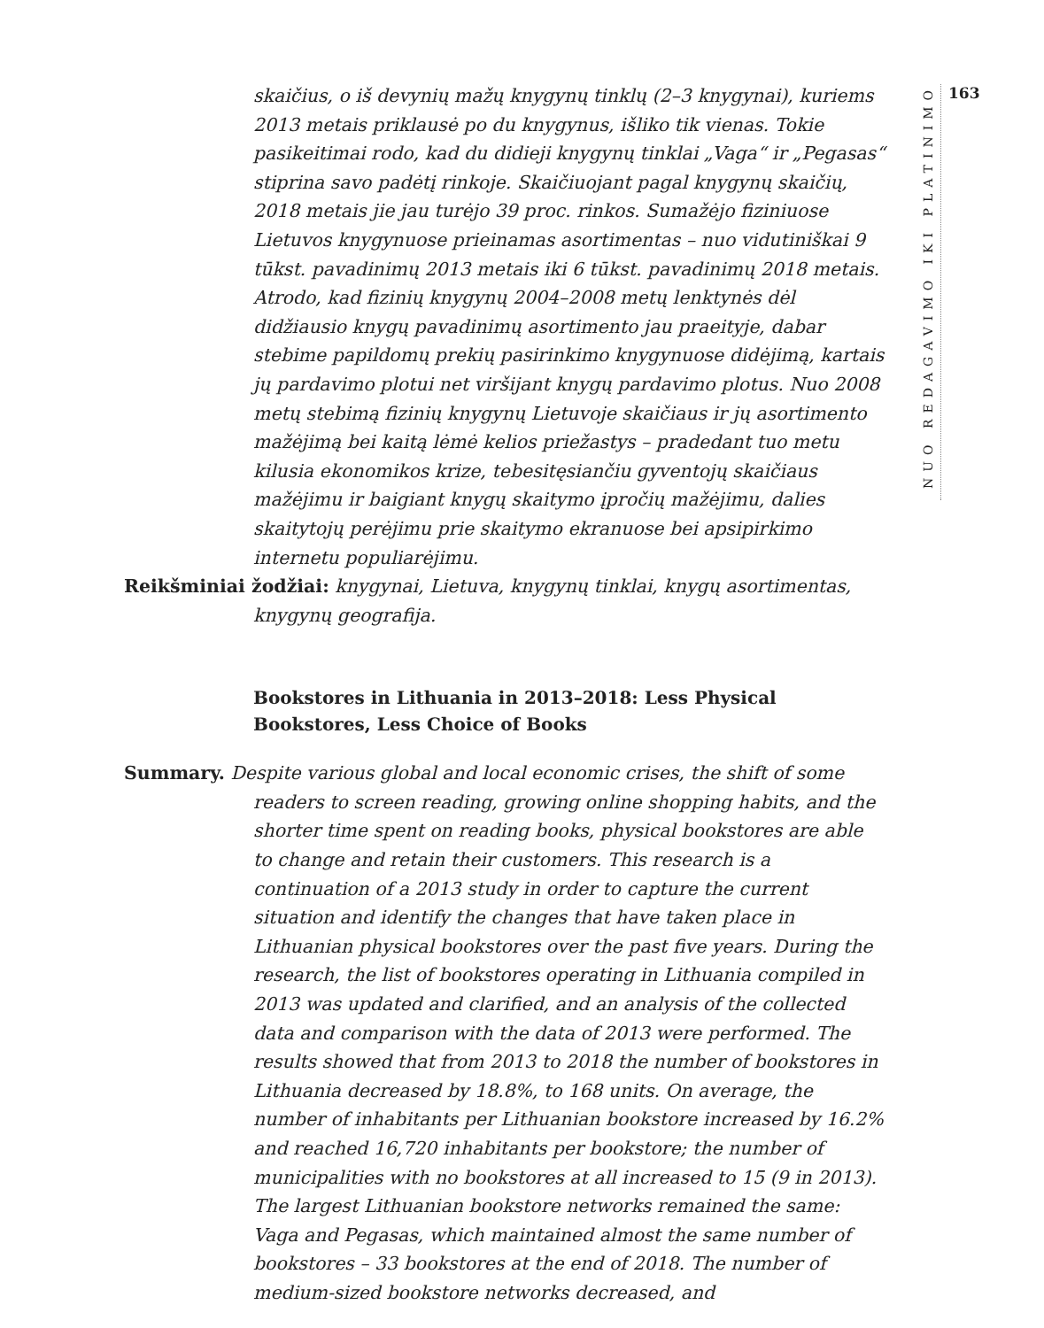NUO REDAGAVIMO IKI PLATINIMO
163
skaičius, o iš devynių mažų knygynų tinklų (2–3 knygynai), kuriems 2013 metais priklausė po du knygynus, išliko tik vienas. Tokie pasikeitimai rodo, kad du didieji knygynų tinklai „Vaga“ ir „Pegasas“ stiprina savo padėtį rinkoje. Skaičiuojant pagal knygynų skaičių, 2018 metais jie jau turėjo 39 proc. rinkos. Sumažėjo fiziniuose Lietuvos knygynuose prieinamas asortimentas – nuo vidutiniškai 9 tūkst. pavadinimų 2013 metais iki 6 tūkst. pavadinimų 2018 metais. Atrodo, kad fizinių knygynų 2004–2008 metų lenktynės dėl didžiausio knygų pavadinimų asortimento jau praeityje, dabar stebime papildomų prekių pasirinkimo knygynuose didėjimą, kartais jų pardavimo plotui net viršijant knygų pardavimo plotus. Nuo 2008 metų stebimą fizinių knygynų Lietuvoje skaičiaus ir jų asortimento mažėjimą bei kaitą lėmė kelios priežastys – pradedant tuo metu kilusia ekonomikos krize, tebesitęsiančiu gyventojų skaičiaus mažėjimu ir baigiant knygų skaitymo įpročių mažėjimu, dalies skaitytojų perėjimu prie skaitymo ekranuose bei apsipirkimo internetu populiarėjimu.
Reikšminiai žodžiai: knygynai, Lietuva, knygynų tinklai, knygų asortimentas, knygynų geografija.
Bookstores in Lithuania in 2013–2018: Less Physical Bookstores, Less Choice of Books
Summary. Despite various global and local economic crises, the shift of some readers to screen reading, growing online shopping habits, and the shorter time spent on reading books, physical bookstores are able to change and retain their customers. This research is a continuation of a 2013 study in order to capture the current situation and identify the changes that have taken place in Lithuanian physical bookstores over the past five years. During the research, the list of bookstores operating in Lithuania compiled in 2013 was updated and clarified, and an analysis of the collected data and comparison with the data of 2013 were performed. The results showed that from 2013 to 2018 the number of bookstores in Lithuania decreased by 18.8%, to 168 units. On average, the number of inhabitants per Lithuanian bookstore increased by 16.2% and reached 16,720 inhabitants per bookstore; the number of municipalities with no bookstores at all increased to 15 (9 in 2013). The largest Lithuanian bookstore networks remained the same: Vaga and Pegasas, which maintained almost the same number of bookstores – 33 bookstores at the end of 2018. The number of medium-sized bookstore networks decreased, and